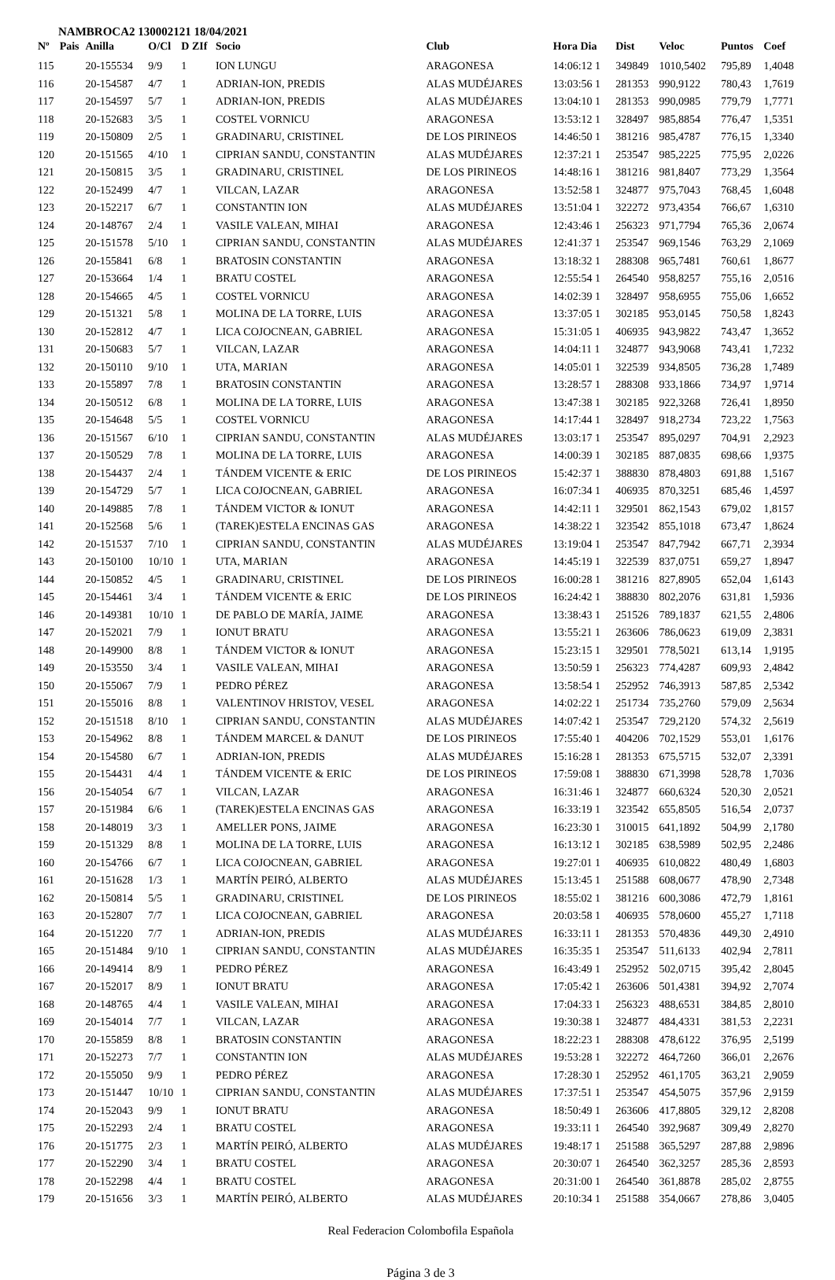NAMBROCA2 130002121 18/04/2021
| Nº | Pais | Anilla | O/Cl | D ZIf | Socio | Club | Hora Dia | Dist | Veloc | Puntos | Coef |
| --- | --- | --- | --- | --- | --- | --- | --- | --- | --- | --- | --- |
| 115 | | 20-155534 | 9/9 | 1 | ION LUNGU | ARAGONESA | 14:06:12 1 | 349849 | 1010,5402 | 795,89 | 1,4048 |
| 116 | | 20-154587 | 4/7 | 1 | ADRIAN-ION, PREDIS | ALAS MUDÉJARES | 13:03:56 1 | 281353 | 990,9122 | 780,43 | 1,7619 |
| 117 | | 20-154597 | 5/7 | 1 | ADRIAN-ION, PREDIS | ALAS MUDÉJARES | 13:04:10 1 | 281353 | 990,0985 | 779,79 | 1,7771 |
| 118 | | 20-152683 | 3/5 | 1 | COSTEL VORNICU | ARAGONESA | 13:53:12 1 | 328497 | 985,8854 | 776,47 | 1,5351 |
| 119 | | 20-150809 | 2/5 | 1 | GRADINARU, CRISTINEL | DE LOS PIRINEOS | 14:46:50 1 | 381216 | 985,4787 | 776,15 | 1,3340 |
| 120 | | 20-151565 | 4/10 | 1 | CIPRIAN SANDU, CONSTANTIN | ALAS MUDÉJARES | 12:37:21 1 | 253547 | 985,2225 | 775,95 | 2,0226 |
| 121 | | 20-150815 | 3/5 | 1 | GRADINARU, CRISTINEL | DE LOS PIRINEOS | 14:48:16 1 | 381216 | 981,8407 | 773,29 | 1,3564 |
| 122 | | 20-152499 | 4/7 | 1 | VILCAN, LAZAR | ARAGONESA | 13:52:58 1 | 324877 | 975,7043 | 768,45 | 1,6048 |
| 123 | | 20-152217 | 6/7 | 1 | CONSTANTIN ION | ALAS MUDÉJARES | 13:51:04 1 | 322272 | 973,4354 | 766,67 | 1,6310 |
| 124 | | 20-148767 | 2/4 | 1 | VASILE VALEAN, MIHAI | ARAGONESA | 12:43:46 1 | 256323 | 971,7794 | 765,36 | 2,0674 |
| 125 | | 20-151578 | 5/10 | 1 | CIPRIAN SANDU, CONSTANTIN | ALAS MUDÉJARES | 12:41:37 1 | 253547 | 969,1546 | 763,29 | 2,1069 |
| 126 | | 20-155841 | 6/8 | 1 | BRATOSIN CONSTANTIN | ARAGONESA | 13:18:32 1 | 288308 | 965,7481 | 760,61 | 1,8677 |
| 127 | | 20-153664 | 1/4 | 1 | BRATU COSTEL | ARAGONESA | 12:55:54 1 | 264540 | 958,8257 | 755,16 | 2,0516 |
| 128 | | 20-154665 | 4/5 | 1 | COSTEL VORNICU | ARAGONESA | 14:02:39 1 | 328497 | 958,6955 | 755,06 | 1,6652 |
| 129 | | 20-151321 | 5/8 | 1 | MOLINA DE LA TORRE, LUIS | ARAGONESA | 13:37:05 1 | 302185 | 953,0145 | 750,58 | 1,8243 |
| 130 | | 20-152812 | 4/7 | 1 | LICA COJOCNEAN, GABRIEL | ARAGONESA | 15:31:05 1 | 406935 | 943,9822 | 743,47 | 1,3652 |
| 131 | | 20-150683 | 5/7 | 1 | VILCAN, LAZAR | ARAGONESA | 14:04:11 1 | 324877 | 943,9068 | 743,41 | 1,7232 |
| 132 | | 20-150110 | 9/10 | 1 | UTA, MARIAN | ARAGONESA | 14:05:01 1 | 322539 | 934,8505 | 736,28 | 1,7489 |
| 133 | | 20-155897 | 7/8 | 1 | BRATOSIN CONSTANTIN | ARAGONESA | 13:28:57 1 | 288308 | 933,1866 | 734,97 | 1,9714 |
| 134 | | 20-150512 | 6/8 | 1 | MOLINA DE LA TORRE, LUIS | ARAGONESA | 13:47:38 1 | 302185 | 922,3268 | 726,41 | 1,8950 |
| 135 | | 20-154648 | 5/5 | 1 | COSTEL VORNICU | ARAGONESA | 14:17:44 1 | 328497 | 918,2734 | 723,22 | 1,7563 |
| 136 | | 20-151567 | 6/10 | 1 | CIPRIAN SANDU, CONSTANTIN | ALAS MUDÉJARES | 13:03:17 1 | 253547 | 895,0297 | 704,91 | 2,2923 |
| 137 | | 20-150529 | 7/8 | 1 | MOLINA DE LA TORRE, LUIS | ARAGONESA | 14:00:39 1 | 302185 | 887,0835 | 698,66 | 1,9375 |
| 138 | | 20-154437 | 2/4 | 1 | TÁNDEM VICENTE & ERIC | DE LOS PIRINEOS | 15:42:37 1 | 388830 | 878,4803 | 691,88 | 1,5167 |
| 139 | | 20-154729 | 5/7 | 1 | LICA COJOCNEAN, GABRIEL | ARAGONESA | 16:07:34 1 | 406935 | 870,3251 | 685,46 | 1,4597 |
| 140 | | 20-149885 | 7/8 | 1 | TÁNDEM VICTOR & IONUT | ARAGONESA | 14:42:11 1 | 329501 | 862,1543 | 679,02 | 1,8157 |
| 141 | | 20-152568 | 5/6 | 1 | (TAREK)ESTELA ENCINAS GAS | ARAGONESA | 14:38:22 1 | 323542 | 855,1018 | 673,47 | 1,8624 |
| 142 | | 20-151537 | 7/10 | 1 | CIPRIAN SANDU, CONSTANTIN | ALAS MUDÉJARES | 13:19:04 1 | 253547 | 847,7942 | 667,71 | 2,3934 |
| 143 | | 20-150100 | 10/10 | 1 | UTA, MARIAN | ARAGONESA | 14:45:19 1 | 322539 | 837,0751 | 659,27 | 1,8947 |
| 144 | | 20-150852 | 4/5 | 1 | GRADINARU, CRISTINEL | DE LOS PIRINEOS | 16:00:28 1 | 381216 | 827,8905 | 652,04 | 1,6143 |
| 145 | | 20-154461 | 3/4 | 1 | TÁNDEM VICENTE & ERIC | DE LOS PIRINEOS | 16:24:42 1 | 388830 | 802,2076 | 631,81 | 1,5936 |
| 146 | | 20-149381 | 10/10 | 1 | DE PABLO DE MARÍA, JAIME | ARAGONESA | 13:38:43 1 | 251526 | 789,1837 | 621,55 | 2,4806 |
| 147 | | 20-152021 | 7/9 | 1 | IONUT BRATU | ARAGONESA | 13:55:21 1 | 263606 | 786,0623 | 619,09 | 2,3831 |
| 148 | | 20-149900 | 8/8 | 1 | TÁNDEM VICTOR & IONUT | ARAGONESA | 15:23:15 1 | 329501 | 778,5021 | 613,14 | 1,9195 |
| 149 | | 20-153550 | 3/4 | 1 | VASILE VALEAN, MIHAI | ARAGONESA | 13:50:59 1 | 256323 | 774,4287 | 609,93 | 2,4842 |
| 150 | | 20-155067 | 7/9 | 1 | PEDRO PÉREZ | ARAGONESA | 13:58:54 1 | 252952 | 746,3913 | 587,85 | 2,5342 |
| 151 | | 20-155016 | 8/8 | 1 | VALENTINOV HRISTOV, VESEL | ARAGONESA | 14:02:22 1 | 251734 | 735,2760 | 579,09 | 2,5634 |
| 152 | | 20-151518 | 8/10 | 1 | CIPRIAN SANDU, CONSTANTIN | ALAS MUDÉJARES | 14:07:42 1 | 253547 | 729,2120 | 574,32 | 2,5619 |
| 153 | | 20-154962 | 8/8 | 1 | TÁNDEM MARCEL & DANUT | DE LOS PIRINEOS | 17:55:40 1 | 404206 | 702,1529 | 553,01 | 1,6176 |
| 154 | | 20-154580 | 6/7 | 1 | ADRIAN-ION, PREDIS | ALAS MUDÉJARES | 15:16:28 1 | 281353 | 675,5715 | 532,07 | 2,3391 |
| 155 | | 20-154431 | 4/4 | 1 | TÁNDEM VICENTE & ERIC | DE LOS PIRINEOS | 17:59:08 1 | 388830 | 671,3998 | 528,78 | 1,7036 |
| 156 | | 20-154054 | 6/7 | 1 | VILCAN, LAZAR | ARAGONESA | 16:31:46 1 | 324877 | 660,6324 | 520,30 | 2,0521 |
| 157 | | 20-151984 | 6/6 | 1 | (TAREK)ESTELA ENCINAS GAS | ARAGONESA | 16:33:19 1 | 323542 | 655,8505 | 516,54 | 2,0737 |
| 158 | | 20-148019 | 3/3 | 1 | AMELLER PONS, JAIME | ARAGONESA | 16:23:30 1 | 310015 | 641,1892 | 504,99 | 2,1780 |
| 159 | | 20-151329 | 8/8 | 1 | MOLINA DE LA TORRE, LUIS | ARAGONESA | 16:13:12 1 | 302185 | 638,5989 | 502,95 | 2,2486 |
| 160 | | 20-154766 | 6/7 | 1 | LICA COJOCNEAN, GABRIEL | ARAGONESA | 19:27:01 1 | 406935 | 610,0822 | 480,49 | 1,6803 |
| 161 | | 20-151628 | 1/3 | 1 | MARTÍN PEIRÓ, ALBERTO | ALAS MUDÉJARES | 15:13:45 1 | 251588 | 608,0677 | 478,90 | 2,7348 |
| 162 | | 20-150814 | 5/5 | 1 | GRADINARU, CRISTINEL | DE LOS PIRINEOS | 18:55:02 1 | 381216 | 600,3086 | 472,79 | 1,8161 |
| 163 | | 20-152807 | 7/7 | 1 | LICA COJOCNEAN, GABRIEL | ARAGONESA | 20:03:58 1 | 406935 | 578,0600 | 455,27 | 1,7118 |
| 164 | | 20-151220 | 7/7 | 1 | ADRIAN-ION, PREDIS | ALAS MUDÉJARES | 16:33:11 1 | 281353 | 570,4836 | 449,30 | 2,4910 |
| 165 | | 20-151484 | 9/10 | 1 | CIPRIAN SANDU, CONSTANTIN | ALAS MUDÉJARES | 16:35:35 1 | 253547 | 511,6133 | 402,94 | 2,7811 |
| 166 | | 20-149414 | 8/9 | 1 | PEDRO PÉREZ | ARAGONESA | 16:43:49 1 | 252952 | 502,0715 | 395,42 | 2,8045 |
| 167 | | 20-152017 | 8/9 | 1 | IONUT BRATU | ARAGONESA | 17:05:42 1 | 263606 | 501,4381 | 394,92 | 2,7074 |
| 168 | | 20-148765 | 4/4 | 1 | VASILE VALEAN, MIHAI | ARAGONESA | 17:04:33 1 | 256323 | 488,6531 | 384,85 | 2,8010 |
| 169 | | 20-154014 | 7/7 | 1 | VILCAN, LAZAR | ARAGONESA | 19:30:38 1 | 324877 | 484,4331 | 381,53 | 2,2231 |
| 170 | | 20-155859 | 8/8 | 1 | BRATOSIN CONSTANTIN | ARAGONESA | 18:22:23 1 | 288308 | 478,6122 | 376,95 | 2,5199 |
| 171 | | 20-152273 | 7/7 | 1 | CONSTANTIN ION | ALAS MUDÉJARES | 19:53:28 1 | 322272 | 464,7260 | 366,01 | 2,2676 |
| 172 | | 20-155050 | 9/9 | 1 | PEDRO PÉREZ | ARAGONESA | 17:28:30 1 | 252952 | 461,1705 | 363,21 | 2,9059 |
| 173 | | 20-151447 | 10/10 | 1 | CIPRIAN SANDU, CONSTANTIN | ALAS MUDÉJARES | 17:37:51 1 | 253547 | 454,5075 | 357,96 | 2,9159 |
| 174 | | 20-152043 | 9/9 | 1 | IONUT BRATU | ARAGONESA | 18:50:49 1 | 263606 | 417,8805 | 329,12 | 2,8208 |
| 175 | | 20-152293 | 2/4 | 1 | BRATU COSTEL | ARAGONESA | 19:33:11 1 | 264540 | 392,9687 | 309,49 | 2,8270 |
| 176 | | 20-151775 | 2/3 | 1 | MARTÍN PEIRÓ, ALBERTO | ALAS MUDÉJARES | 19:48:17 1 | 251588 | 365,5297 | 287,88 | 2,9896 |
| 177 | | 20-152290 | 3/4 | 1 | BRATU COSTEL | ARAGONESA | 20:30:07 1 | 264540 | 362,3257 | 285,36 | 2,8593 |
| 178 | | 20-152298 | 4/4 | 1 | BRATU COSTEL | ARAGONESA | 20:31:00 1 | 264540 | 361,8878 | 285,02 | 2,8755 |
| 179 | | 20-151656 | 3/3 | 1 | MARTÍN PEIRÓ, ALBERTO | ALAS MUDÉJARES | 20:10:34 1 | 251588 | 354,0667 | 278,86 | 3,0405 |
Real Federacion Colombofila Española
Página 3 de 3